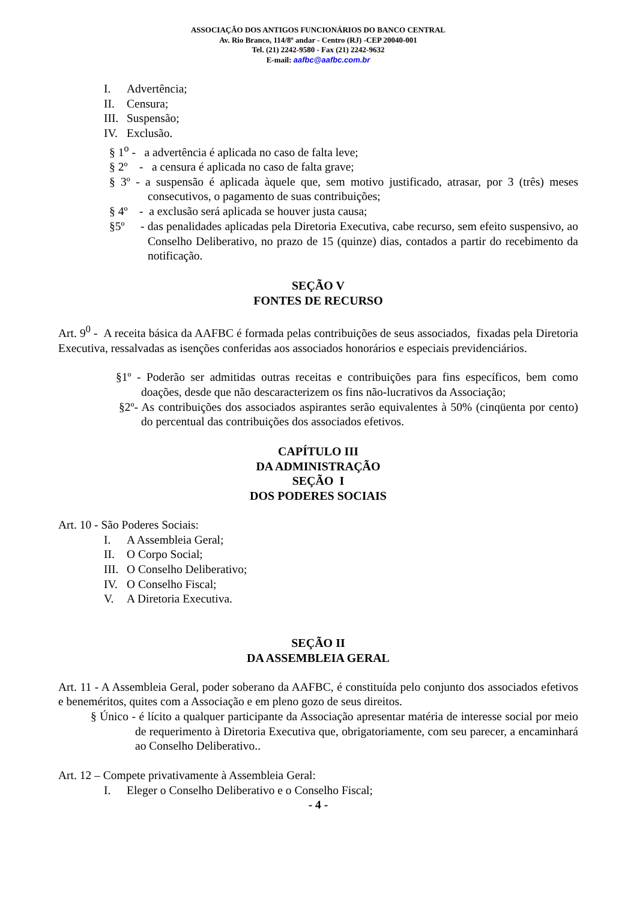ASSOCIAÇÃO DOS ANTIGOS FUNCIONÁRIOS DO BANCO CENTRAL
Av. Rio Branco, 114/8º andar - Centro (RJ) -CEP 20040-001
Tel. (21) 2242-9580 - Fax (21) 2242-9632
E-mail: aafbc@aafbc.com.br
I. Advertência;
II. Censura;
III. Suspensão;
IV. Exclusão.
§ 1<sup>o</sup> - a advertência é aplicada no caso de falta leve;
§ 2º - a censura é aplicada no caso de falta grave;
§ 3º - a suspensão é aplicada àquele que, sem motivo justificado, atrasar, por 3 (três) meses consecutivos, o pagamento de suas contribuições;
§ 4º - a exclusão será aplicada se houver justa causa;
§5º - das penalidades aplicadas pela Diretoria Executiva, cabe recurso, sem efeito suspensivo, ao Conselho Deliberativo, no prazo de 15 (quinze) dias, contados a partir do recebimento da notificação.
SEÇÃO V
FONTES DE RECURSO
Art. 9<sup>0</sup> - A receita básica da AAFBC é formada pelas contribuições de seus associados, fixadas pela Diretoria Executiva, ressalvadas as isenções conferidas aos associados honorários e especiais previdenciários.
§1º - Poderão ser admitidas outras receitas e contribuições para fins específicos, bem como doações, desde que não descaracterizem os fins não-lucrativos da Associação;
§2º- As contribuições dos associados aspirantes serão equivalentes à 50% (cinqüenta por cento) do percentual das contribuições dos associados efetivos.
CAPÍTULO III
DA ADMINISTRAÇÃO
SEÇÃO I
DOS PODERES SOCIAIS
Art. 10 - São Poderes Sociais:
I. A Assembleia Geral;
II. O Corpo Social;
III. O Conselho Deliberativo;
IV. O Conselho Fiscal;
V. A Diretoria Executiva.
SEÇÃO II
DA ASSEMBLEIA GERAL
Art. 11 - A Assembleia Geral, poder soberano da AAFBC, é constituída pelo conjunto dos associados efetivos e beneméritos, quites com a Associação e em pleno gozo de seus direitos.
§ Único - é lícito a qualquer participante da Associação apresentar matéria de interesse social por meio de requerimento à Diretoria Executiva que, obrigatoriamente, com seu parecer, a encaminhará ao Conselho Deliberativo..
Art. 12 – Compete privativamente à Assembleia Geral:
I. Eleger o Conselho Deliberativo e o Conselho Fiscal;
- 4 -